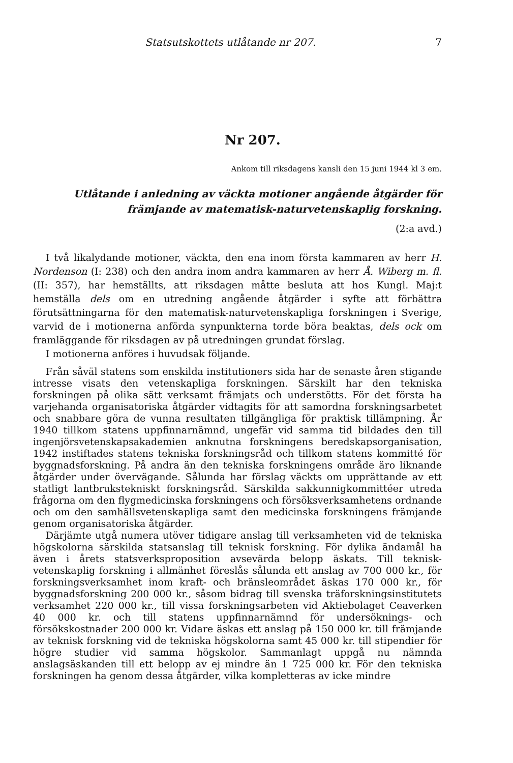Statsutskottets utlåtande nr 207. 7
Nr 207.
Ankom till riksdagens kansli den 15 juni 1944 kl 3 em.
Utlåtande i anledning av väckta motioner angående åtgärder för
främjande av matematisk-naturvetenskaplig forskning.
(2:a avd.)
I två likalydande motioner, väckta, den ena inom första kammaren av herr H. Nordenson (I: 238) och den andra inom andra kammaren av herr Å. Wiberg m. fl. (II: 357), har hemställts, att riksdagen måtte besluta att hos Kungl. Maj:t hemställa dels om en utredning angående åtgärder i syfte att förbättra förutsättningarna för den matematisk-naturvetenskapliga forskningen i Sverige, varvid de i motionerna anförda synpunkterna torde böra beaktas, dels ock om framläggande för riksdagen av på utredningen grundat förslag.
I motionerna anföres i huvudsak följande.
Från såväl statens som enskilda institutioners sida har de senaste åren stigande intresse visats den vetenskapliga forskningen. Särskilt har den tekniska forskningen på olika sätt verksamt främjats och understötts. För det första ha varjehanda organisatoriska åtgärder vidtagits för att samordna forskningsarbetet och snabbare göra de vunna resultaten tillgängliga för praktisk tillämpning. År 1940 tillkom statens uppfinnarnämnd, ungefär vid samma tid bildades den till ingenjörsvetenskapsakademien anknutna forskningens beredskapsorganisation, 1942 instiftades statens tekniska forskningsråd och tillkom statens kommitté för byggnadsforskning. På andra än den tekniska forskningens område äro liknande åtgärder under övervägande. Sålunda har förslag väckts om upprättande av ett statligt lantbrukstekniskt forskningsråd. Särskilda sakkunnigkommittéer utreda frågorna om den flygmedicinska forskningens och försöksverksamhetens ordnande och om den samhällsvetenskapliga samt den medicinska forskningens främjande genom organisatoriska åtgärder.
Därjämte utgå numera utöver tidigare anslag till verksamheten vid de tekniska högskolorna särskilda statsanslag till teknisk forskning. För dylika ändamål ha även i årets statsverksproposition avsevärda belopp äskats. Till teknisk-vetenskaplig forskning i allmänhet föreslås sålunda ett anslag av 700 000 kr., för forskningsverksamhet inom kraft- och bränsleområdet äskas 170 000 kr., för byggnadsforskning 200 000 kr., såsom bidrag till svenska träforskningsinstitutets verksamhet 220 000 kr., till vissa forskningsarbeten vid Aktiebolaget Ceaverken 40 000 kr. och till statens uppfinnarnämnd för undersöknings- och försökskostnader 200 000 kr. Vidare äskas ett anslag på 150 000 kr. till främjande av teknisk forskning vid de tekniska högskolorna samt 45 000 kr. till stipendier för högre studier vid samma högskolor. Sammanlagt uppgå nu nämnda anslagsäskanden till ett belopp av ej mindre än 1 725 000 kr. För den tekniska forskningen ha genom dessa åtgärder, vilka kompletteras av icke mindre